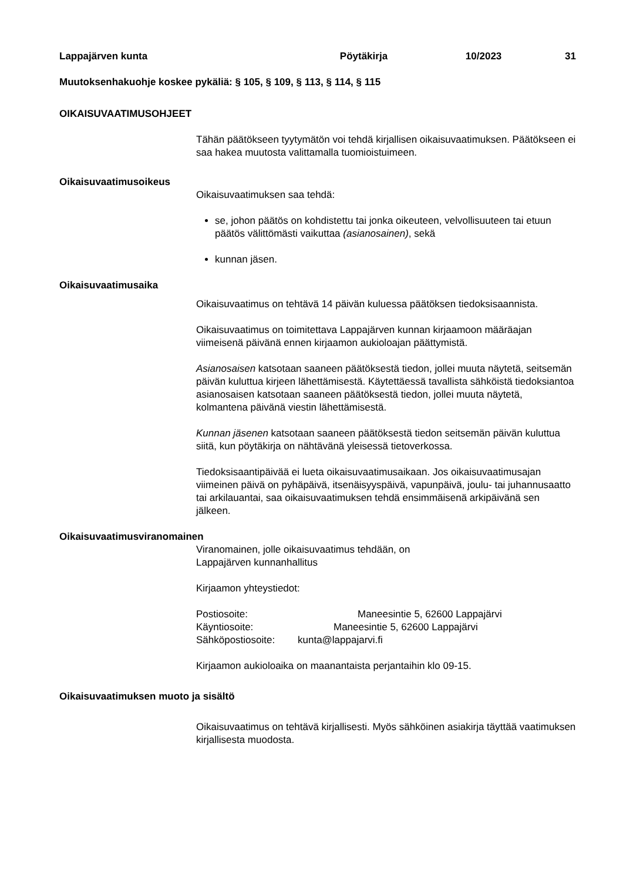Lappajärven kunta Pöytäkirja 10/2023 31
Muutoksenhakuohje koskee pykäliä: § 105, § 109, § 113, § 114, § 115
OIKAISUVAATIMUSOHJEET
Tähän päätökseen tyytymätön voi tehdä kirjallisen oikaisuvaatimuksen. Päätökseen ei saa hakea muutosta valittamalla tuomioistuimeen.
Oikaisuvaatimusoikeus
Oikaisuvaatimuksen saa tehdä:
se, johon päätös on kohdistettu tai jonka oikeuteen, velvollisuuteen tai etuun päätös välittömästi vaikuttaa (asianosainen), sekä
kunnan jäsen.
Oikaisuvaatimusaika
Oikaisuvaatimus on tehtävä 14 päivän kuluessa päätöksen tiedoksisaannista.
Oikaisuvaatimus on toimitettava Lappajärven kunnan kirjaamoon määräajan viimeisenä päivänä ennen kirjaamon aukioloajan päättymistä.
Asianosaisen katsotaan saaneen päätöksestä tiedon, jollei muuta näytetä, seitsemän päivän kuluttua kirjeen lähettämisestä. Käytettäessä tavallista sähköistä tiedoksiantoa asianosaisen katsotaan saaneen päätöksestä tiedon, jollei muuta näytetä, kolmantena päivänä viestin lähettämisestä.
Kunnan jäsenen katsotaan saaneen päätöksestä tiedon seitsemän päivän kuluttua siitä, kun pöytäkirja on nähtävänä yleisessä tietoverkossa.
Tiedoksisaantipäivää ei lueta oikaisuvaatimusaikaan. Jos oikaisuvaatimusajan viimeinen päivä on pyhäpäivä, itsenäisyyspäivä, vapunpäivä, joulu- tai juhannusaatto tai arkilauantai, saa oikaisuvaatimuksen tehdä ensimmäisenä arkipäivänä sen jälkeen.
Oikaisuvaatimusviranomainen
Viranomainen, jolle oikaisuvaatimus tehdään, on
Lappajärven kunnanhallitus
Kirjaamon yhteystiedot:
Postiosoite: Maneesintie 5, 62600 Lappajärvi
Käyntiosoite: Maneesintie 5, 62600 Lappajärvi
Sähköpostiosoite: kunta@lappajarvi.fi
Kirjaamon aukioloaika on maanantaista perjantaihin klo 09-15.
Oikaisuvaatimuksen muoto ja sisältö
Oikaisuvaatimus on tehtävä kirjallisesti. Myös sähköinen asiakirja täyttää vaatimuksen kirjallisesta muodosta.